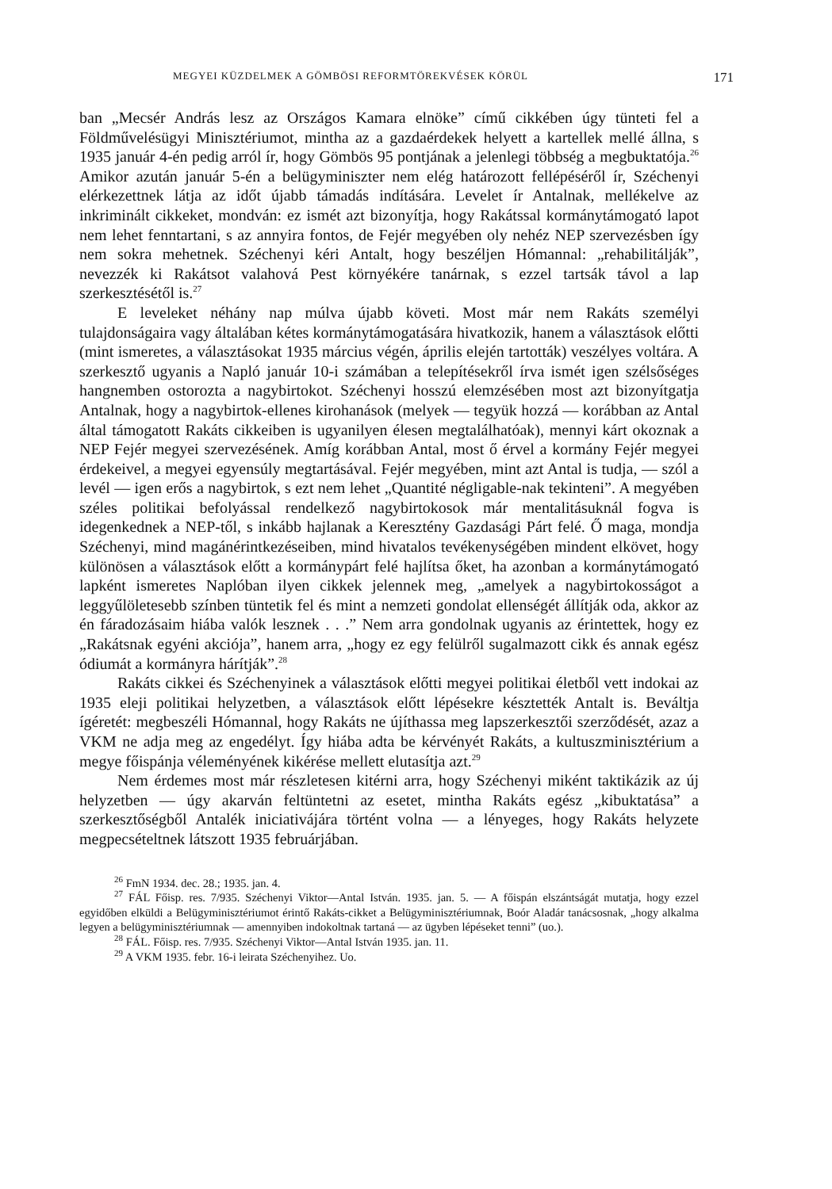MEGYEI KÜZDELMEK A GÖMBÖSI REFORMTÖREKVÉSEK KÖRÜL 171
ban „Mecsér András lesz az Országos Kamara elnöke” című cikkében úgy tünteti fel a Földművelésügyi Minisztériumot, mintha az a gazdaérdekek helyett a kartellek mellé állna, s 1935 január 4-én pedig arról ír, hogy Gömbös 95 pontjának a jelenlegi többség a megbuktatója.<sup>26</sup> Amikor azután január 5-én a belügyminiszter nem elég határozott fellépéséről ír, Széchenyi elérkezettnek látja az időt újabb támadás indítására. Levelet ír Antalnak, mellékelve az inkriminált cikkeket, mondván: ez ismét azt bizonyítja, hogy Rakátssal kormánytámogató lapot nem lehet fenntartani, s az annyira fontos, de Fejér megyében oly nehéz NEP szervezésben így nem sokra mehetnek. Széchenyi kéri Antalt, hogy beszéljen Hómannal: „rehabilitálják”, nevezzék ki Rakátsot valahová Pest környékére tanárnak, s ezzel tartsák távol a lap szerkesztésétől is.<sup>27</sup>
E leveleket néhány nap múlva újabb követi. Most már nem Rakáts személyi tulajdonságaira vagy általában kétes kormánytámogatására hivatkozik, hanem a választások előtti (mint ismeretes, a választásokat 1935 március végén, április elején tartották) veszélyes voltára. A szerkesztő ugyanis a Napló január 10-i számában a telepítésekről írva ismét igen szélsőséges hangnemben ostorozta a nagybirtokot. Széchenyi hosszú elemzésében most azt bizonyítgatja Antalnak, hogy a nagybirtok-ellenes kirohanások (melyek — tegyük hozzá — korábban az Antal által támogatott Rakáts cikkeiben is ugyanilyen élesen megtalálhatóak), mennyi kárt okoznak a NEP Fejér megyei szervezésének. Amíg korábban Antal, most ő érvel a kormány Fejér megyei érdekeivel, a megyei egyensúly megtartásával. Fejér megyében, mint azt Antal is tudja, — szól a levél — igen erős a nagybirtok, s ezt nem lehet „Quantité négligable-nak tekinteni”. A megyében széles politikai befolyással rendelkező nagybirtokosok már mentalitásuknál fogva is idegenkednek a NEP-től, s inkább hajlanak a Keresztény Gazdasági Párt felé. Ő maga, mondja Széchenyi, mind magánérintkezéseiben, mind hivatalos tevékenységében mindent elkövet, hogy különösen a választások előtt a kormánypárt felé hajlítsa őket, ha azonban a kormánytámogató lapként ismeretes Naplóban ilyen cikkek jelennek meg, „amelyek a nagybirtokosságot a leggyűlöletesebb színben tüntetik fel és mint a nemzeti gondolat ellenségét állítják oda, akkor az én fáradozásaim hiába valók lesznek . . .” Nem arra gondolnak ugyanis az érintettek, hogy ez „Rakátsnak egyéni akciója”, hanem arra, „hogy ez egy felülről sugalmazott cikk és annak egész ódiumát a kormányra hárítják”.<sup>28</sup>
Rakáts cikkei és Széchenyinek a választások előtti megyei politikai életből vett indokai az 1935 eleji politikai helyzetben, a választások előtt lépésekre késztették Antalt is. Beváltja ígéretét: megbeszéli Hómannal, hogy Rakáts ne újíthassa meg lapszerkesztői szerződését, azaz a VKM ne adja meg az engedélyt. Így hiába adta be kérvényét Rakáts, a kultuszminisztérium a megye főispánja véleményének kikérése mellett elutasítja azt.<sup>29</sup>
Nem érdemes most már részletesen kitérni arra, hogy Széchenyi miként taktikázik az új helyzetben — úgy akarván feltüntetni az esetet, mintha Rakáts egész „kibuktatása” a szerkesztőségből Antalék iniciativájára történt volna — a lényeges, hogy Rakáts helyzete megpecsételtnek látszott 1935 februárjában.
<sup>26</sup> FmN 1934. dec. 28.; 1935. jan. 4.
<sup>27</sup> FÁL Főisp. res. 7/935. Széchenyi Viktor—Antal István. 1935. jan. 5. — A főispán elszántságát mutatja, hogy ezzel egyidőben elküldi a Belügyminisztériumot érintő Rakáts-cikket a Belügyminisztériumnak, Boór Aladár tanácsosnak, „hogy alkalma legyen a belügyminisztériumnak — amennyiben indokoltnak tartaná — az ügyben lépéseket tenni” (uo.).
<sup>28</sup> FÁL. Főisp. res. 7/935. Széchenyi Viktor—Antal István 1935. jan. 11.
<sup>29</sup> A VKM 1935. febr. 16-i leirata Széchenyihez. Uo.